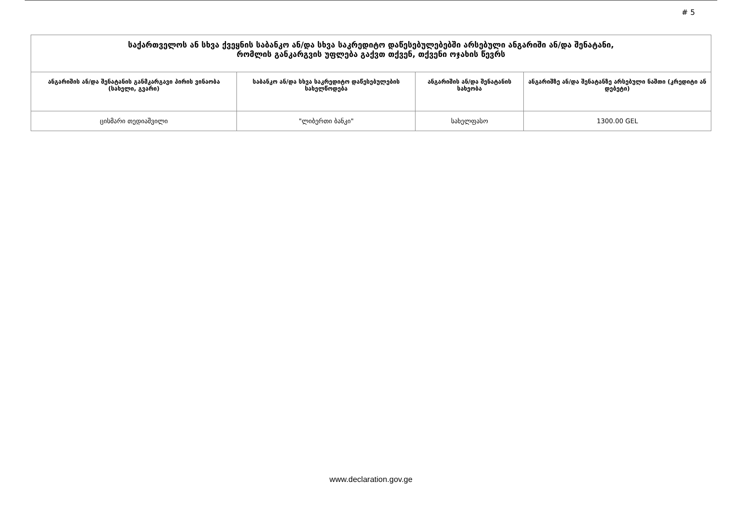# 5
| საქართველოს ან სხვა ქვეყნის საბანკო ან/და სხვა საკრედიტო დაწესებულებებში არსებული ანგარიში ან/და შენატანი, რომლის განკარგვის უფლება გაქვთ თქვენ, თქვენი ოჯახის წევრს | | | |
| --- | --- | --- | --- |
| ანგარიშის ან/და შენატანის განმკარგავი პირის ვინაობა (სახელი, გვარი) | საბანკო ან/და სხვა საკრედიტო დაწესებულების სახელწოდება | ანგარიშის ან/და შენატანის სახეობა | ანგარიშზე ან/და შენატანზე არსებული ნაშთი (კრედიტი ან დებეტი) |
| ცისმარი თედიაშვილი | "ლიბერთი ბანკი" | სახელფასო | 1300.00 GEL |
www.declaration.gov.ge